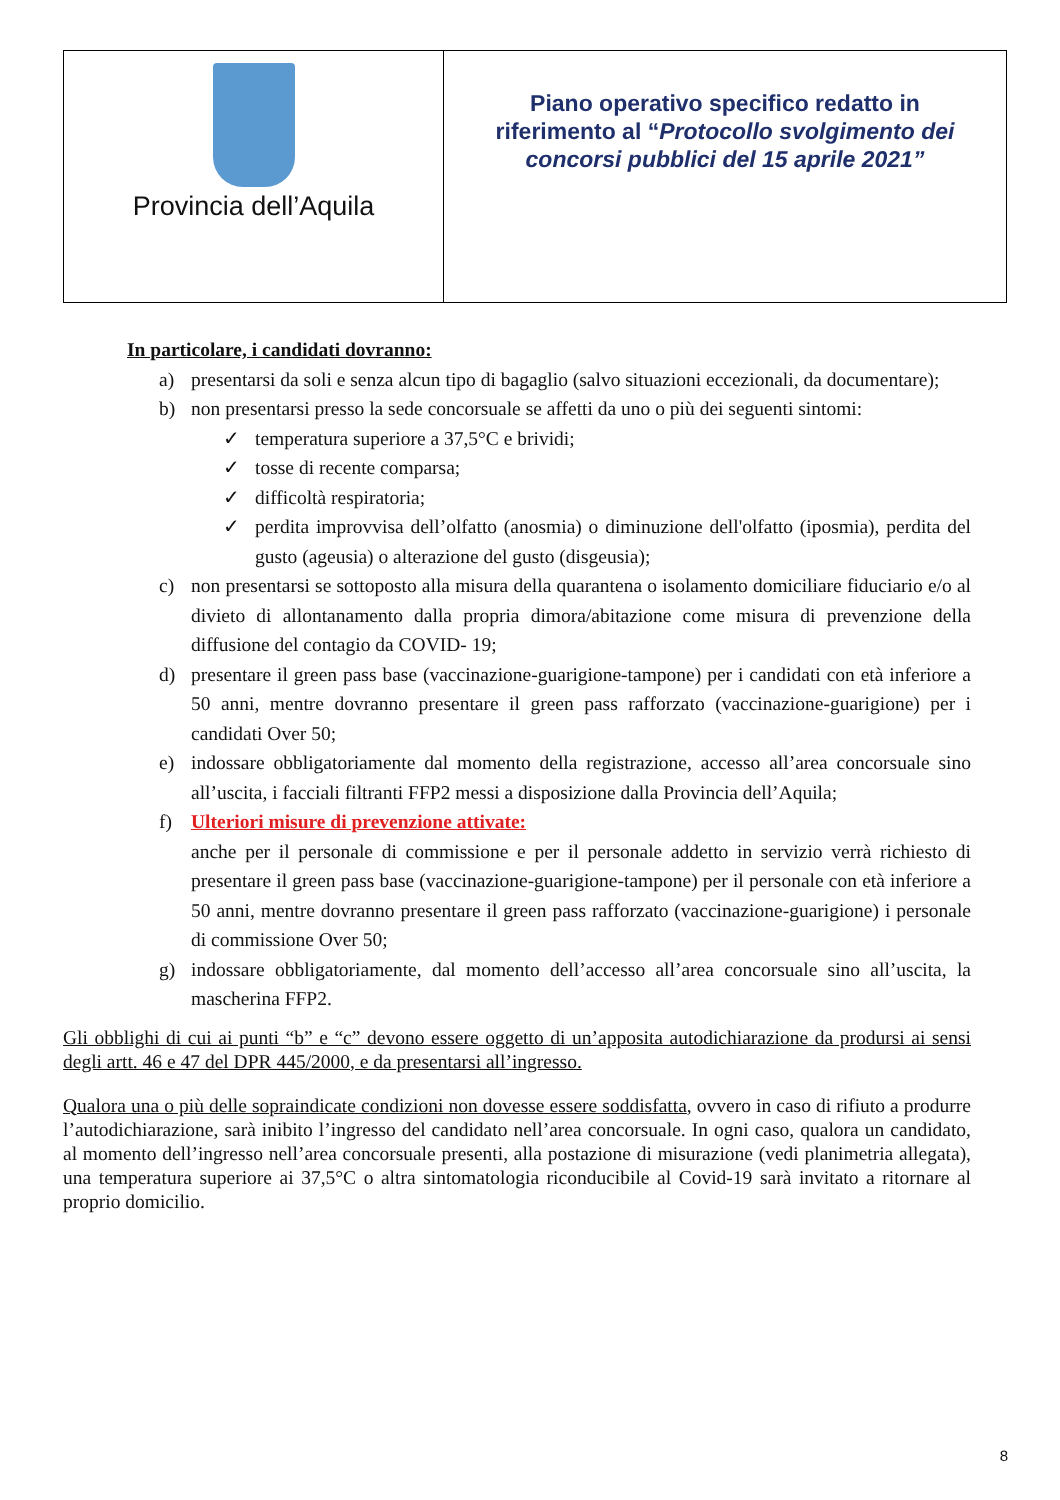| Provincia dell’Aquila | Piano operativo specifico redatto in riferimento al “ Protocollo svolgimento dei concorsi pubblici del 15 aprile 2021” |
In particolare, i candidati dovranno:
a) presentarsi da soli e senza alcun tipo di bagaglio (salvo situazioni eccezionali, da documentare);
b) non presentarsi presso la sede concorsuale se affetti da uno o più dei seguenti sintomi:
✓ temperatura superiore a 37,5°C e brividi;
✓ tosse di recente comparsa;
✓ difficoltà respiratoria;
✓ perdita improvvisa dell’olfatto (anosmia) o diminuzione dell'olfatto (iposmia), perdita del gusto (ageusia) o alterazione del gusto (disgeusia);
c) non presentarsi se sottoposto alla misura della quarantena o isolamento domiciliare fiduciario e/o al divieto di allontanamento dalla propria dimora/abitazione come misura di prevenzione della diffusione del contagio da COVID- 19;
d) presentare il green pass base (vaccinazione-guarigione-tampone) per i candidati con età inferiore a 50 anni, mentre dovranno presentare il green pass rafforzato (vaccinazione-guarigione) per i candidati Over 50;
e) indossare obbligatoriamente dal momento della registrazione, accesso all’area concorsuale sino all’uscita, i facciali filtranti FFP2 messi a disposizione dalla Provincia dell’Aquila;
f) Ulteriori misure di prevenzione attivate:
anche per il personale di commissione e per il personale addetto in servizio verrà richiesto di presentare il green pass base (vaccinazione-guarigione-tampone) per il personale con età inferiore a 50 anni, mentre dovranno presentare il green pass rafforzato (vaccinazione-guarigione) i personale di commissione Over 50;
g) indossare obbligatoriamente, dal momento dell’accesso all’area concorsuale sino all’uscita, la mascherina FFP2.
Gli obblighi di cui ai punti “b” e “c” devono essere oggetto di un’apposita autodichiarazione da prodursi ai sensi degli artt. 46 e 47 del DPR 445/2000, e da presentarsi all’ingresso.
Qualora una o più delle sopraindicate condizioni non dovesse essere soddisfatta, ovvero in caso di rifiuto a produrre l’autodichiarazione, sarà inibito l’ingresso del candidato nell’area concorsuale. In ogni caso, qualora un candidato, al momento dell’ingresso nell’area concorsuale presenti, alla postazione di misurazione (vedi planimetria allegata), una temperatura superiore ai 37,5°C o altra sintomatologia riconducibile al Covid-19 sarà invitato a ritornare al proprio domicilio.
8